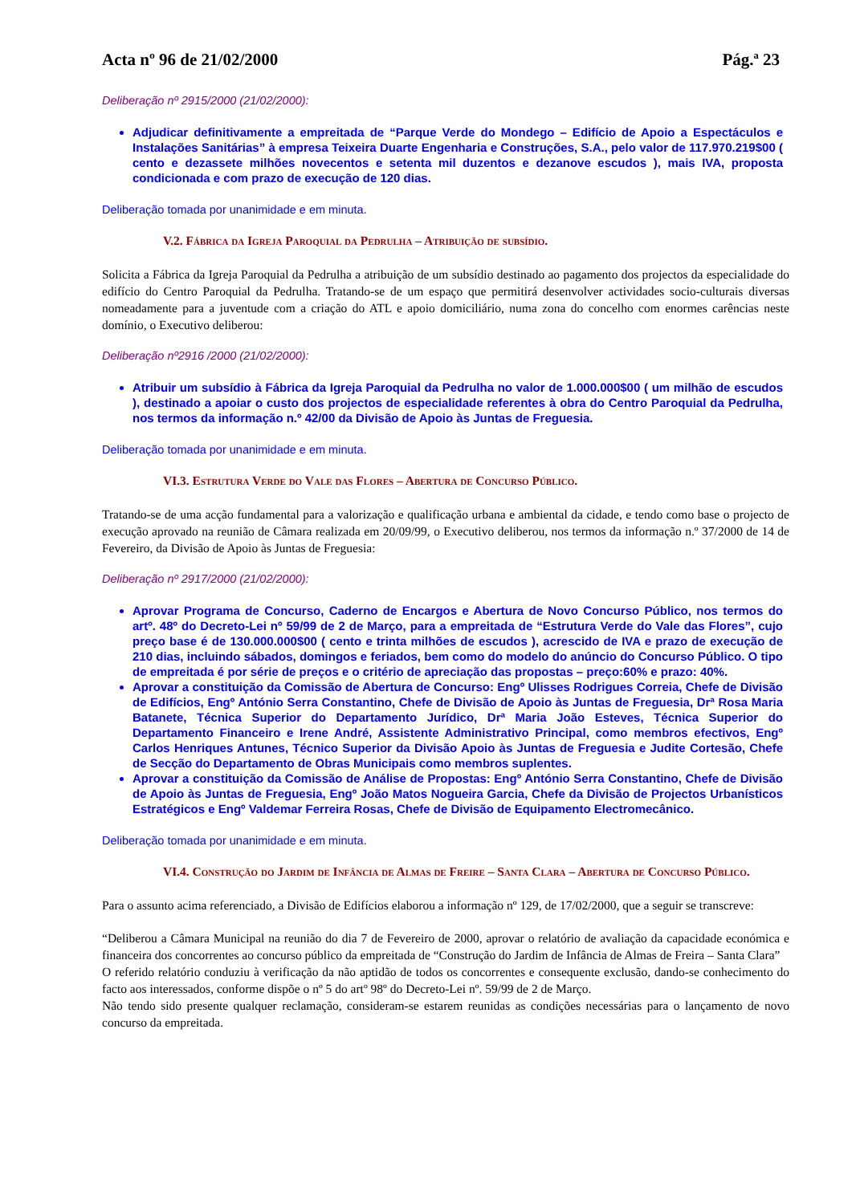Acta nº 96 de 21/02/2000 Pág.ª 23
Deliberação nº 2915/2000 (21/02/2000):
Adjudicar definitivamente a empreitada de “Parque Verde do Mondego – Edifício de Apoio a Espectáculos e Instalações Sanitárias” à empresa Teixeira Duarte Engenharia e Construções, S.A., pelo valor de 117.970.219$00 ( cento e dezassete milhões novecentos e setenta mil duzentos e dezanove escudos ), mais IVA, proposta condicionada e com prazo de execução de 120 dias.
Deliberação tomada por unanimidade e em minuta.
V.2. Fábrica da Igreja Paroquial da Pedrulha – Atribuição de subsídio.
Solicita a Fábrica da Igreja Paroquial da Pedrulha a atribuição de um subsídio destinado ao pagamento dos projectos da especialidade do edifício do Centro Paroquial da Pedrulha. Tratando-se de um espaço que permitirá desenvolver actividades socio-culturais diversas nomeadamente para a juventude com a criação do ATL e apoio domiciliário, numa zona do concelho com enormes carências neste domínio, o Executivo deliberou:
Deliberação nº2916 /2000 (21/02/2000):
Atribuir um subsídio à Fábrica da Igreja Paroquial da Pedrulha no valor de 1.000.000$00 ( um milhão de escudos ), destinado a apoiar o custo dos projectos de especialidade referentes à obra do Centro Paroquial da Pedrulha, nos termos da informação n.º 42/00 da Divisão de Apoio às Juntas de Freguesia.
Deliberação tomada por unanimidade e em minuta.
VI.3. Estrutura Verde do Vale das Flores – Abertura de Concurso Público.
Tratando-se de uma acção fundamental para a valorização e qualificação urbana e ambiental da cidade, e tendo como base o projecto de execução aprovado na reunião de Câmara realizada em 20/09/99, o Executivo deliberou, nos termos da informação n.º 37/2000 de 14 de Fevereiro, da Divisão de Apoio às Juntas de Freguesia:
Deliberação nº 2917/2000 (21/02/2000):
Aprovar Programa de Concurso, Caderno de Encargos e Abertura de Novo Concurso Público, nos termos do artº. 48º do Decreto-Lei nº 59/99 de 2 de Março, para a empreitada de “Estrutura Verde do Vale das Flores”, cujo preço base é de 130.000.000$00 ( cento e trinta milhões de escudos ), acrescido de IVA e prazo de execução de 210 dias, incluindo sábados, domingos e feriados, bem como do modelo do anúncio do Concurso Público. O tipo de empreitada é por série de preços e o critério de apreciação das propostas – preço:60% e prazo: 40%.
Aprovar a constituição da Comissão de Abertura de Concurso: Engº Ulisses Rodrigues Correia, Chefe de Divisão de Edifícios, Engº António Serra Constantino, Chefe de Divisão de Apoio às Juntas de Freguesia, Drª Rosa Maria Batanete, Técnica Superior do Departamento Jurídico, Drª Maria João Esteves, Técnica Superior do Departamento Financeiro e Irene André, Assistente Administrativo Principal, como membros efectivos, Engº Carlos Henriques Antunes, Técnico Superior da Divisão Apoio às Juntas de Freguesia e Judite Cortesão, Chefe de Secção do Departamento de Obras Municipais como membros suplentes.
Aprovar a constituição da Comissão de Análise de Propostas: Engº António Serra Constantino, Chefe de Divisão de Apoio às Juntas de Freguesia, Engº João Matos Nogueira Garcia, Chefe da Divisão de Projectos Urbanísticos Estratégicos e Engº Valdemar Ferreira Rosas, Chefe de Divisão de Equipamento Electromecânico.
Deliberação tomada por unanimidade e em minuta.
VI.4. Construção do Jardim de Infância de Almas de Freire – Santa Clara – Abertura de Concurso Público.
Para o assunto acima referenciado, a Divisão de Edifícios elaborou a informação nº 129, de 17/02/2000, que a seguir se transcreve:
“Deliberou a Câmara Municipal na reunião do dia 7 de Fevereiro de 2000, aprovar o relatório de avaliação da capacidade económica e financeira dos concorrentes ao concurso público da empreitada de “Construção do Jardim de Infância de Almas de Freira – Santa Clara”
O referido relatório conduziu à verificação da não aptidão de todos os concorrentes e consequente exclusão, dando-se conhecimento do facto aos interessados, conforme dispõe o nº 5 do artº 98º do Decreto-Lei nº. 59/99 de 2 de Março.
Não tendo sido presente qualquer reclamação, consideram-se estarem reunidas as condições necessárias para o lançamento de novo concurso da empreitada.